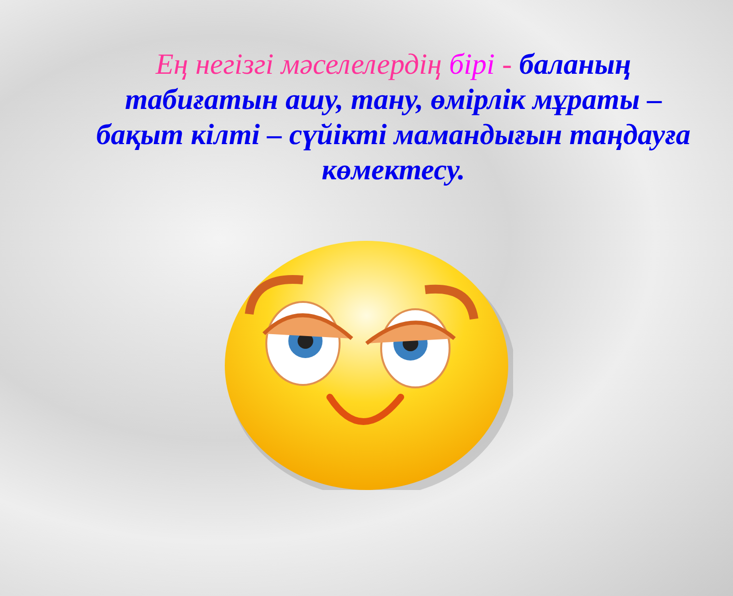Ең негізгі мәселелердің бірі - баланың табиғатын ашу, тану, өмірлік мұраты – бақыт кілті – сүйікті мамандығын таңдауға көмектесу.